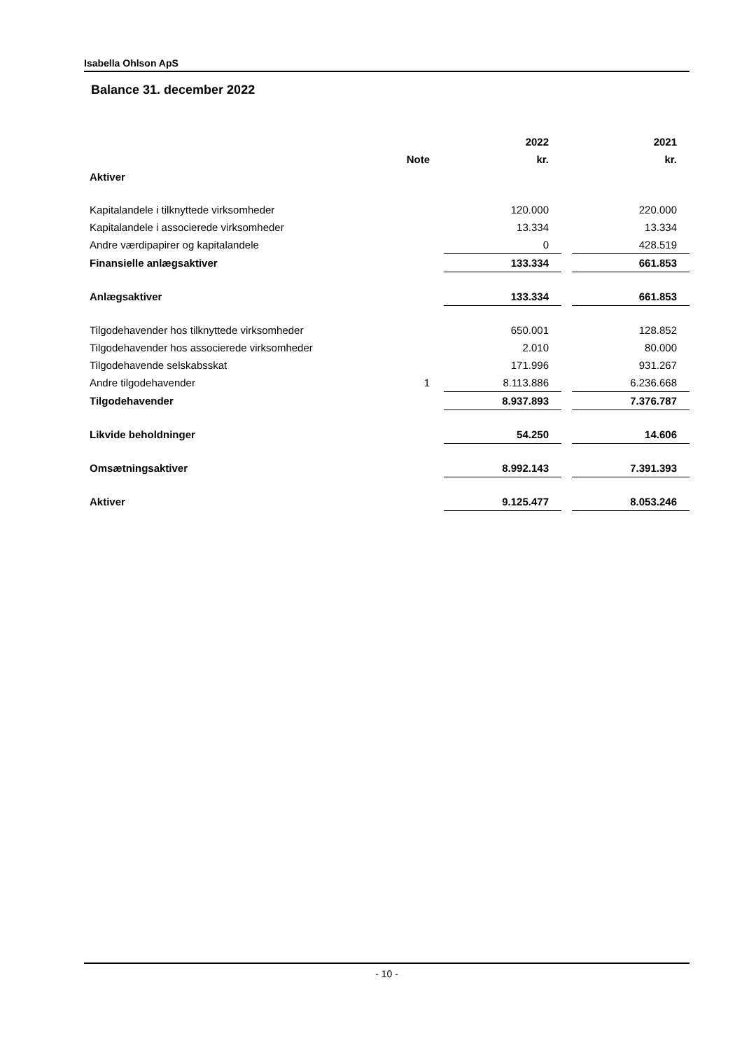Isabella Ohlson ApS
Balance 31. december 2022
| | | 2022 | | 2021 |
| --- | --- | --- | --- | --- |
| | Note | kr. | | kr. |
| Aktiver | | | | |
| Kapitalandele i tilknyttede virksomheder | | 120.000 | | 220.000 |
| Kapitalandele i associerede virksomheder | | 13.334 | | 13.334 |
| Andre værdipapirer og kapitalandele | | 0 | | 428.519 |
| Finansielle anlægsaktiver | | 133.334 | | 661.853 |
| Anlægsaktiver | | 133.334 | | 661.853 |
| Tilgodehavender hos tilknyttede virksomheder | | 650.001 | | 128.852 |
| Tilgodehavender hos associerede virksomheder | | 2.010 | | 80.000 |
| Tilgodehavende selskabsskat | | 171.996 | | 931.267 |
| Andre tilgodehavender | 1 | 8.113.886 | | 6.236.668 |
| Tilgodehavender | | 8.937.893 | | 7.376.787 |
| Likvide beholdninger | | 54.250 | | 14.606 |
| Omsætningsaktiver | | 8.992.143 | | 7.391.393 |
| Aktiver | | 9.125.477 | | 8.053.246 |
- 10 -